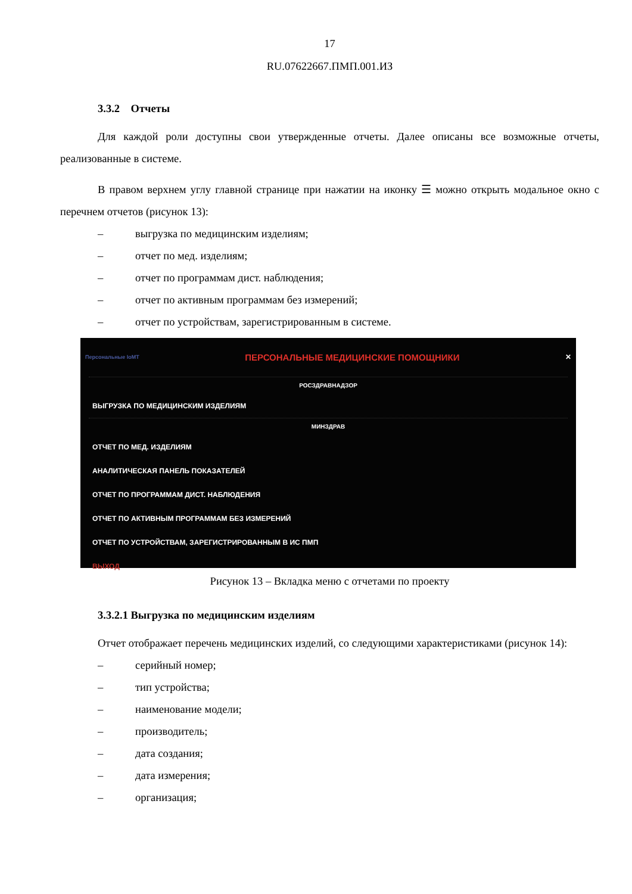17
RU.07622667.ПМП.001.ИЗ
3.3.2 Отчеты
Для каждой роли доступны свои утвержденные отчеты. Далее описаны все возможные отчеты, реализованные в системе.
В правом верхнем углу главной странице при нажатии на иконку ☰ можно открыть модальное окно с перечнем отчетов (рисунок 13):
– выгрузка по медицинским изделиям;
– отчет по мед. изделиям;
– отчет по программам дист. наблюдения;
– отчет по активным программам без измерений;
– отчет по устройствам, зарегистрированным в системе.
Персональные IoMT ПЕРСОНАЛЬНЫЕ МЕДИЦИНСКИЕ ПОМОЩНИКИ ✕
РОСЗДРАВНАДЗОР
ВЫГРУЗКА ПО МЕДИЦИНСКИМ ИЗДЕЛИЯМ
МИНЗДРАВ
ОТЧЕТ ПО МЕД. ИЗДЕЛИЯМ
АНАЛИТИЧЕСКАЯ ПАНЕЛЬ ПОКАЗАТЕЛЕЙ
ОТЧЕТ ПО ПРОГРАММАМ ДИСТ. НАБЛЮДЕНИЯ
ОТЧЕТ ПО АКТИВНЫМ ПРОГРАММАМ БЕЗ ИЗМЕРЕНИЙ
ОТЧЕТ ПО УСТРОЙСТВАМ, ЗАРЕГИСТРИРОВАННЫМ В ИС ПМП
ВЫХОД
Рисунок 13 – Вкладка меню с отчетами по проекту
3.3.2.1 Выгрузка по медицинским изделиям
Отчет отображает перечень медицинских изделий, со следующими характеристиками (рисунок 14):
– серийный номер;
– тип устройства;
– наименование модели;
– производитель;
– дата создания;
– дата измерения;
– организация;